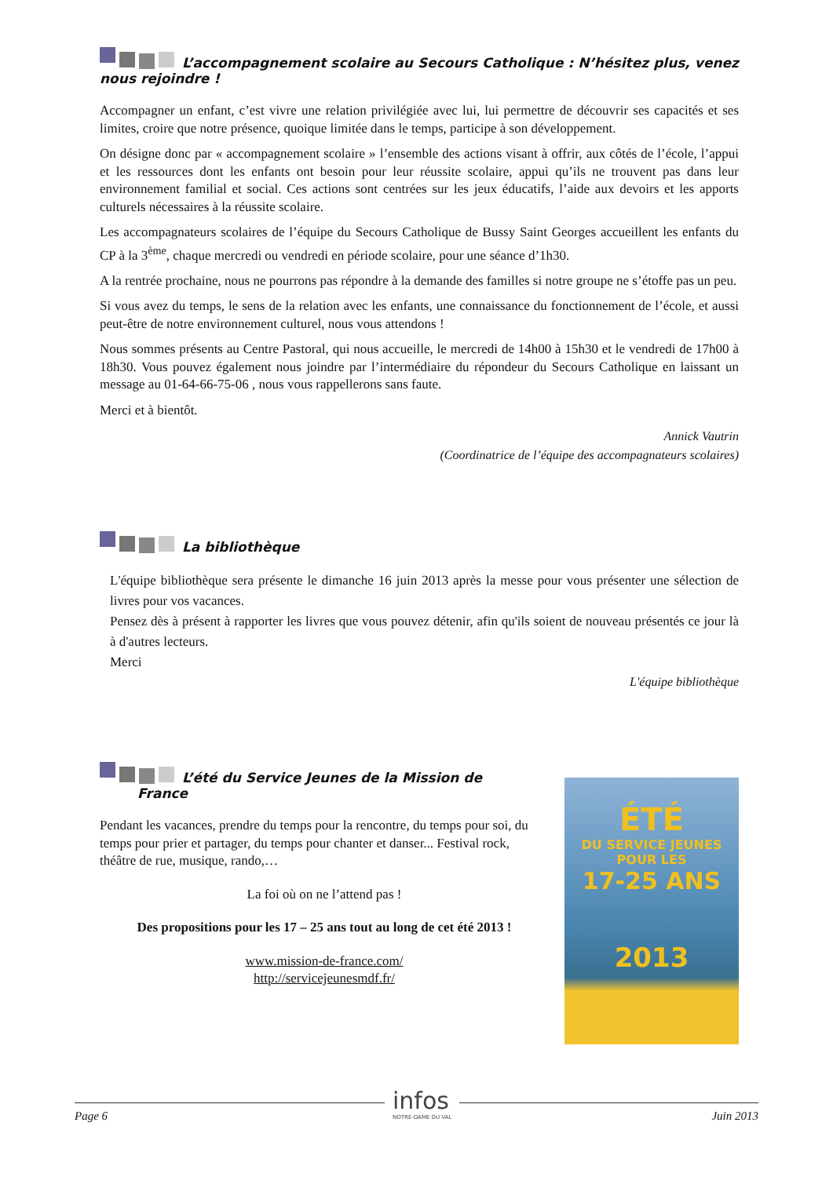L’accompagnement scolaire au Secours Catholique : N’hésitez plus, venez nous rejoindre !
Accompagner un enfant, c’est vivre une relation privilégiée avec lui, lui permettre de découvrir ses capacités et ses limites, croire que notre présence, quoique limitée dans le temps, participe à son développement.
On désigne donc par « accompagnement scolaire » l’ensemble des actions visant à offrir, aux côtés de l’école, l’appui et les ressources dont les enfants ont besoin pour leur réussite scolaire, appui qu’ils ne trouvent pas dans leur environnement familial et social. Ces actions sont centrées sur les jeux éducatifs, l’aide aux devoirs et les apports culturels nécessaires à la réussite scolaire.
Les accompagnateurs scolaires de l’équipe du Secours Catholique de Bussy Saint Georges accueillent les enfants du CP à la 3<sup>ème</sup>, chaque mercredi ou vendredi en période scolaire, pour une séance d’1h30.
A la rentrée prochaine, nous ne pourrons pas répondre à la demande des familles si notre groupe ne s’étoffe pas un peu.
Si vous avez du temps, le sens de la relation avec les enfants, une connaissance du fonctionnement de l’école, et aussi peut-être de notre environnement culturel, nous vous attendons !
Nous sommes présents au Centre Pastoral, qui nous accueille, le mercredi de 14h00 à 15h30 et le vendredi de 17h00 à 18h30. Vous pouvez également nous joindre par l’intermédiaire du répondeur du Secours Catholique en laissant un message au 01-64-66-75-06 , nous vous rappellerons sans faute.
Merci et à bientôt.
Annick Vautrin
(Coordinatrice de l’équipe des accompagnateurs scolaires)
La bibliothèque
L'équipe bibliothèque sera présente le dimanche 16 juin 2013 après la messe pour vous présenter une sélection de livres pour vos vacances.
Pensez dès à présent à rapporter les livres que vous pouvez détenir, afin qu'ils soient de nouveau présentés ce jour là à d'autres lecteurs.
Merci
L'équipe bibliothèque
L’été du Service Jeunes de la Mission de
France
Pendant les vacances, prendre du temps pour la rencontre, du temps pour soi, du temps pour prier et partager, du temps pour chanter et danser... Festival rock, théâtre de rue, musique, rando,…
La foi où on ne l’attend pas !
Des propositions pour les 17 – 25 ans tout au long de cet été 2013 !
www.mission-de-france.com/
http://servicejeunesmdf.fr/
ÉTÉ
DU SERVICE JEUNES POUR LES
17-25 ANS
2013
Page 6 Juin 2013
infos
NOTRE-DAME DU VAL